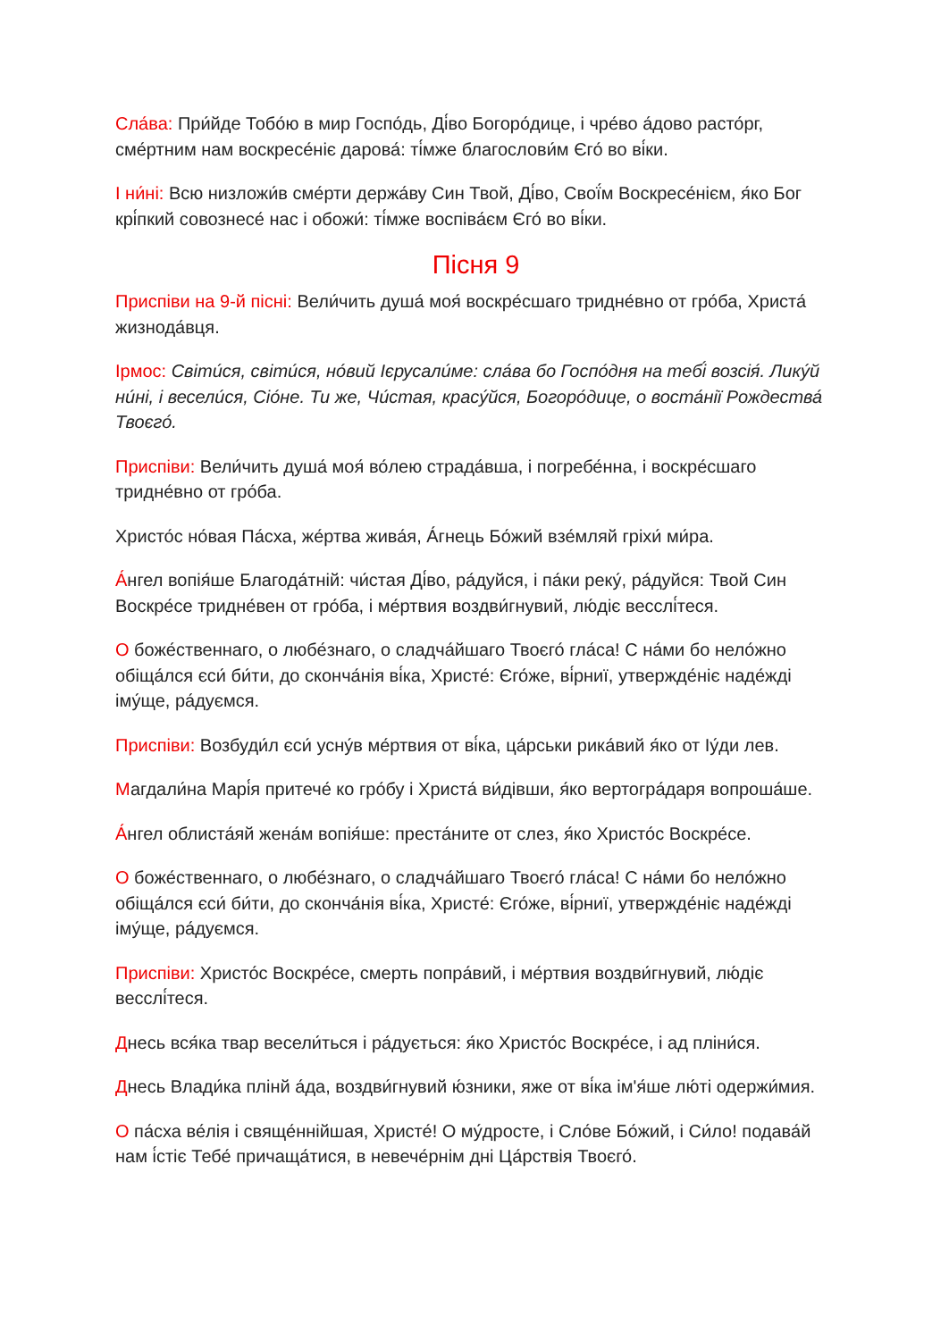Сла́ва: При́йде Тобо́ю в мир Госпо́дь, Ді́во Богоро́дице, і чре́во а́дово расто́рг, сме́ртним нам воскресе́ніє дарова́: ті́мже благослови́м Єго́ во ві́ки.
І ни́ні: Всю низложи́в сме́рти держа́ву Син Твой, Ді́во, Свої́м Воскресе́нієм, я́ко Бог крі́пкий совознесе́ нас і обожи́: ті́мже воспіва́єм Єго́ во ві́ки.
Пісня 9
Приспіви на 9-й пісні: Вели́чить душа́ моя́ воскре́сшаго тридне́вно от гро́ба, Христа́ жизнода́вця.
Ірмос: Світи́ся, світи́ся, но́вий Ієрусали́ме: сла́ва бо Госпо́дня на тебі́ возсія́. Лику́й ни́ні, і весели́ся, Сіо́не. Ти же, Чи́стая, красу́йся, Богоро́дице, о воста́нії Рождества́ Твоєго́.
Приспіви: Вели́чить душа́ моя́ во́лею страда́вша, і погребе́нна, і воскре́сшаго тридне́вно от гро́ба.
Христо́с но́вая Па́сха, же́ртва жива́я, А́гнець Бо́жий взе́мляй гріхи́ ми́ра.
А́нгел вопія́ше Благода́тній: чи́стая Ді́во, ра́дуйся, і па́ки реку́, ра́дуйся: Твой Син Воскре́се тридне́вен от гро́ба, і ме́ртвия воздви́гнувий, лю́діє весслі́теся.
О боже́ственнаго, о любе́знаго, о сладча́йшаго Твоєго́ гла́са! С на́ми бо нело́жно обіща́лся єси́ би́ти, до сконча́нія ві́ка, Христе́: Єго́же, ві́рниї, утвержде́ніє наде́жді іму́ще, ра́дуємся.
Приспіви: Возбуди́л єси́ усну́в ме́ртвия от ві́ка, ца́рськи рика́вий я́ко от Іу́ди лев.
Магдали́на Марі́я притече́ ко гро́бу і Христа́ ви́дівши, я́ко вертогра́даря вопроша́ше.
А́нгел облиста́яй жена́м вопія́ше: преста́ните от слез, я́ко Христо́с Воскре́се.
О боже́ственнаго, о любе́знаго, о сладча́йшаго Твоєго́ гла́са! С на́ми бо нело́жно обіща́лся єси́ би́ти, до сконча́нія ві́ка, Христе́: Єго́же, ві́рниї, утвержде́ніє наде́жді іму́ще, ра́дуємся.
Приспіви: Христо́с Воскре́се, смерть попра́вий, і ме́ртвия воздви́гнувий, лю́діє весслі́теся.
Днесь вся́ка твар весели́ться і ра́дується: я́ко Христо́с Воскре́се, і ад пліни́ся.
Днесь Влади́ка плінй а́да, воздви́гнувий ю́зники, яже от ві́ка ім'я́ше лю́ті одержи́мия.
О па́сха ве́лія і свяще́ннійшая, Христе́! О му́дросте, і Сло́ве Бо́жий, і Си́ло! подава́й нам і́стіє Тебе́ причаща́тися, в невече́рнім дні Ца́рствія Твоєго́.